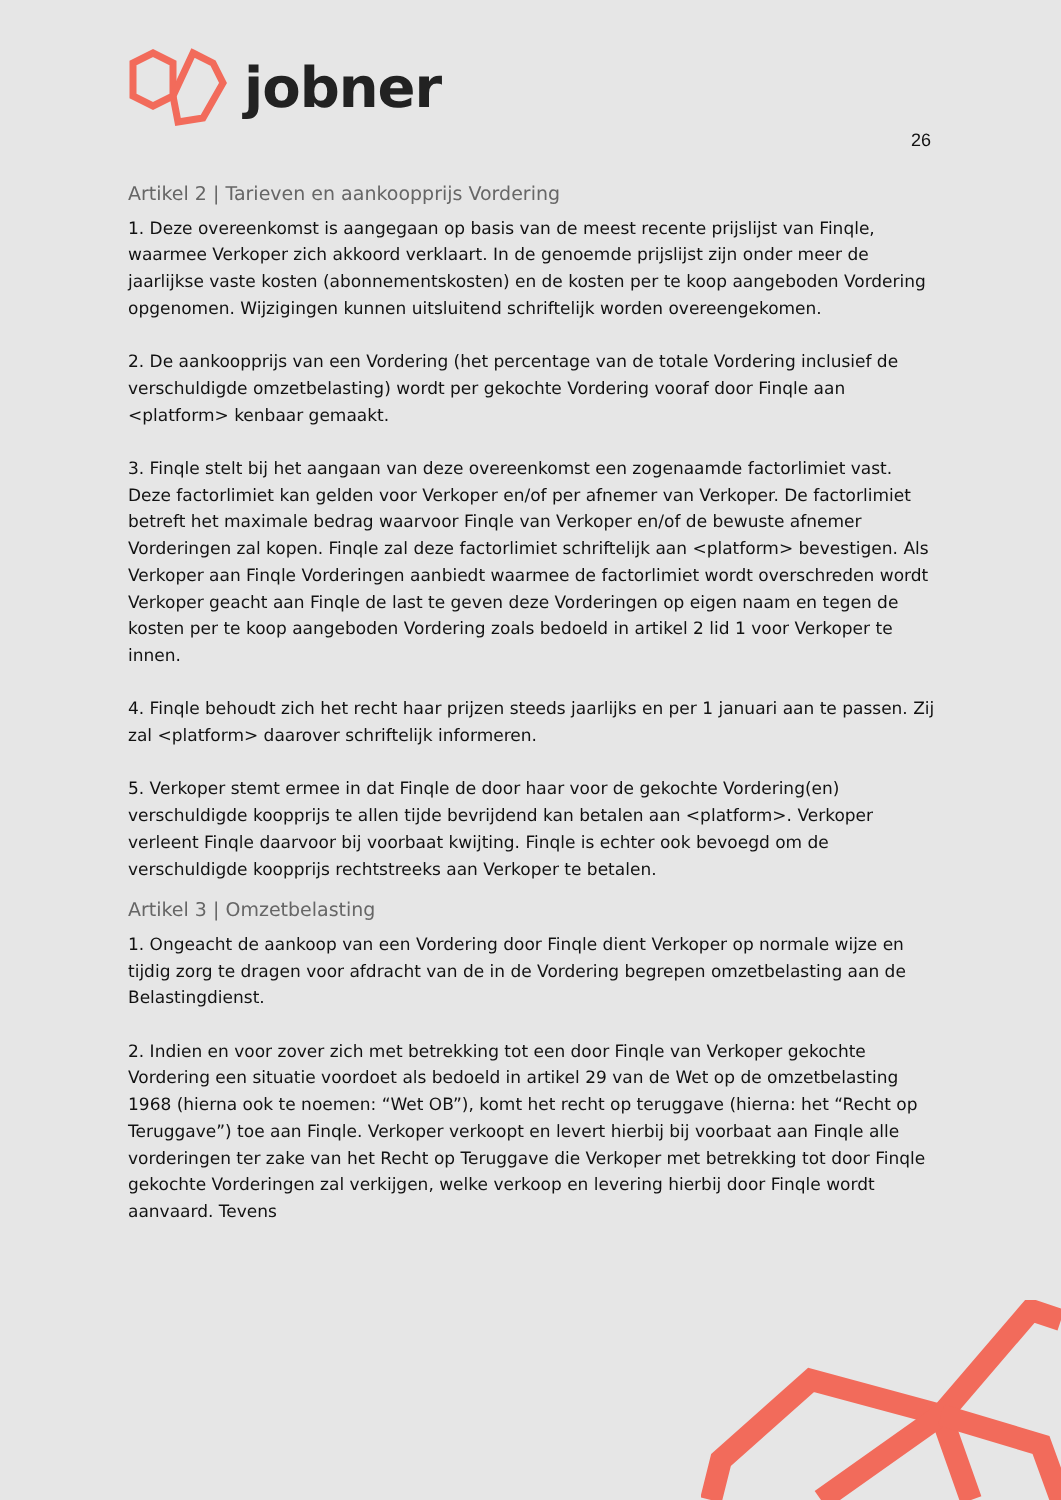jobner
26
Artikel 2 | Tarieven en aankoopprijs Vordering
1. Deze overeenkomst is aangegaan op basis van de meest recente prijslijst van Finqle, waarmee Verkoper zich akkoord verklaart. In de genoemde prijslijst zijn onder meer de jaarlijkse vaste kosten (abonnementskosten) en de kosten per te koop aangeboden Vordering opgenomen. Wijzigingen kunnen uitsluitend schriftelijk worden overeengekomen.
2. De aankoopprijs van een Vordering (het percentage van de totale Vordering inclusief de verschuldigde omzetbelasting) wordt per gekochte Vordering vooraf door Finqle aan <platform> kenbaar gemaakt.
3. Finqle stelt bij het aangaan van deze overeenkomst een zogenaamde factorlimiet vast. Deze factorlimiet kan gelden voor Verkoper en/of per afnemer van Verkoper. De factorlimiet betreft het maximale bedrag waarvoor Finqle van Verkoper en/of de bewuste afnemer Vorderingen zal kopen. Finqle zal deze factorlimiet schriftelijk aan <platform> bevestigen. Als Verkoper aan Finqle Vorderingen aanbiedt waarmee de factorlimiet wordt overschreden wordt Verkoper geacht aan Finqle de last te geven deze Vorderingen op eigen naam en tegen de kosten per te koop aangeboden Vordering zoals bedoeld in artikel 2 lid 1 voor Verkoper te innen.
4. Finqle behoudt zich het recht haar prijzen steeds jaarlijks en per 1 januari aan te passen. Zij zal <platform> daarover schriftelijk informeren.
5. Verkoper stemt ermee in dat Finqle de door haar voor de gekochte Vordering(en) verschuldigde koopprijs te allen tijde bevrijdend kan betalen aan <platform>. Verkoper verleent Finqle daarvoor bij voorbaat kwijting. Finqle is echter ook bevoegd om de verschuldigde koopprijs rechtstreeks aan Verkoper te betalen.
Artikel 3 | Omzetbelasting
1. Ongeacht de aankoop van een Vordering door Finqle dient Verkoper op normale wijze en tijdig zorg te dragen voor afdracht van de in de Vordering begrepen omzetbelasting aan de Belastingdienst.
2. Indien en voor zover zich met betrekking tot een door Finqle van Verkoper gekochte Vordering een situatie voordoet als bedoeld in artikel 29 van de Wet op de omzetbelasting 1968 (hierna ook te noemen: “Wet OB”), komt het recht op teruggave (hierna: het “Recht op Teruggave”) toe aan Finqle. Verkoper verkoopt en levert hierbij bij voorbaat aan Finqle alle vorderingen ter zake van het Recht op Teruggave die Verkoper met betrekking tot door Finqle gekochte Vorderingen zal verkijgen, welke verkoop en levering hierbij door Finqle wordt aanvaard. Tevens